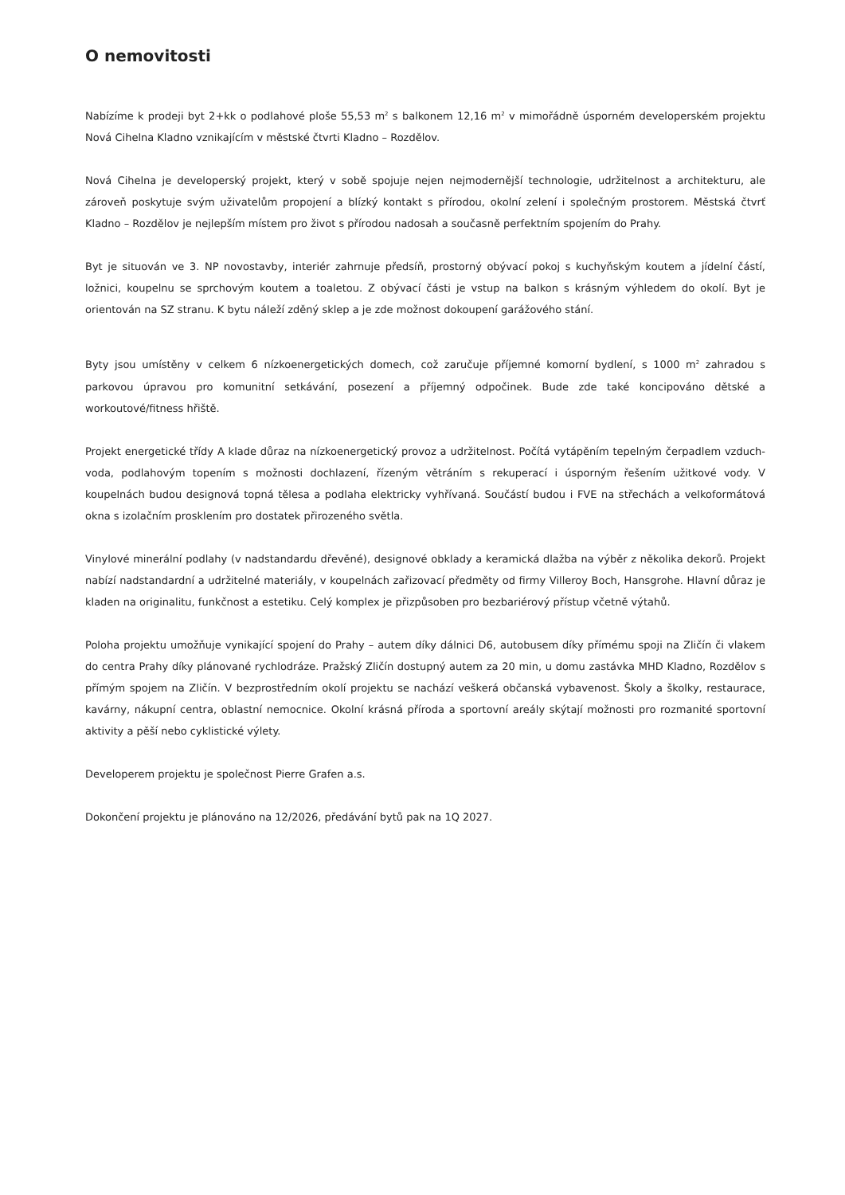O nemovitosti
Nabízíme k prodeji byt 2+kk o podlahové ploše 55,53 m<sup>2</sup> s balkonem 12,16 m<sup>2</sup> v mimořádně úsporném developerském projektu Nová Cihelna Kladno vznikajícím v městské čtvrti Kladno – Rozdělov.
Nová Cihelna je developerský projekt, který v sobě spojuje nejen nejmodernější technologie, udržitelnost a architekturu, ale zároveň poskytuje svým uživatelům propojení a blízký kontakt s přírodou, okolní zelení i společným prostorem. Městská čtvrť Kladno – Rozdělov je nejlepším místem pro život s přírodou nadosah a současně perfektním spojením do Prahy.
Byt je situován ve 3. NP novostavby, interiér zahrnuje předsíň, prostorný obývací pokoj s kuchyňským koutem a jídelní částí, ložnici, koupelnu se sprchovým koutem a toaletou. Z obývací části je vstup na balkon s krásným výhledem do okolí. Byt je orientován na SZ stranu. K bytu náleží zděný sklep a je zde možnost dokoupení garážového stání.
Byty jsou umístěny v celkem 6 nízkoenergetických domech, což zaručuje příjemné komorní bydlení, s 1000 m<sup>2</sup> zahradou s parkovou úpravou pro komunitní setkávání, posezení a příjemný odpočinek. Bude zde také koncipováno dětské a workoutové/fitness hřiště.
Projekt energetické třídy A klade důraz na nízkoenergetický provoz a udržitelnost. Počítá vytápěním tepelným čerpadlem vzduch-voda, podlahovým topením s možnosti dochlazení, řízeným větráním s rekuperací i úsporným řešením užitkové vody. V koupelnách budou designová topná tělesa a podlaha elektricky vyhřívaná. Součástí budou i FVE na střechách a velkoformátová okna s izolačním prosklením pro dostatek přirozeného světla.
Vinylové minerální podlahy (v nadstandardu dřevěné), designové obklady a keramická dlažba na výběr z několika dekorů. Projekt nabízí nadstandardní a udržitelné materiály, v koupelnách zařizovací předměty od firmy Villeroy Boch, Hansgrohe. Hlavní důraz je kladen na originalitu, funkčnost a estetiku. Celý komplex je přizpůsoben pro bezbariérový přístup včetně výtahů.
Poloha projektu umožňuje vynikající spojení do Prahy – autem díky dálnici D6, autobusem díky přímému spoji na Zličín či vlakem do centra Prahy díky plánované rychlodráze. Pražský Zličín dostupný autem za 20 min, u domu zastávka MHD Kladno, Rozdělov s přímým spojem na Zličín. V bezprostředním okolí projektu se nachází veškerá občanská vybavenost. Školy a školky, restaurace, kavárny, nákupní centra, oblastní nemocnice. Okolní krásná příroda a sportovní areály skýtají možnosti pro rozmanité sportovní aktivity a pěší nebo cyklistické výlety.
Developerem projektu je společnost Pierre Grafen a.s.
Dokončení projektu je plánováno na 12/2026, předávání bytů pak na 1Q 2027.